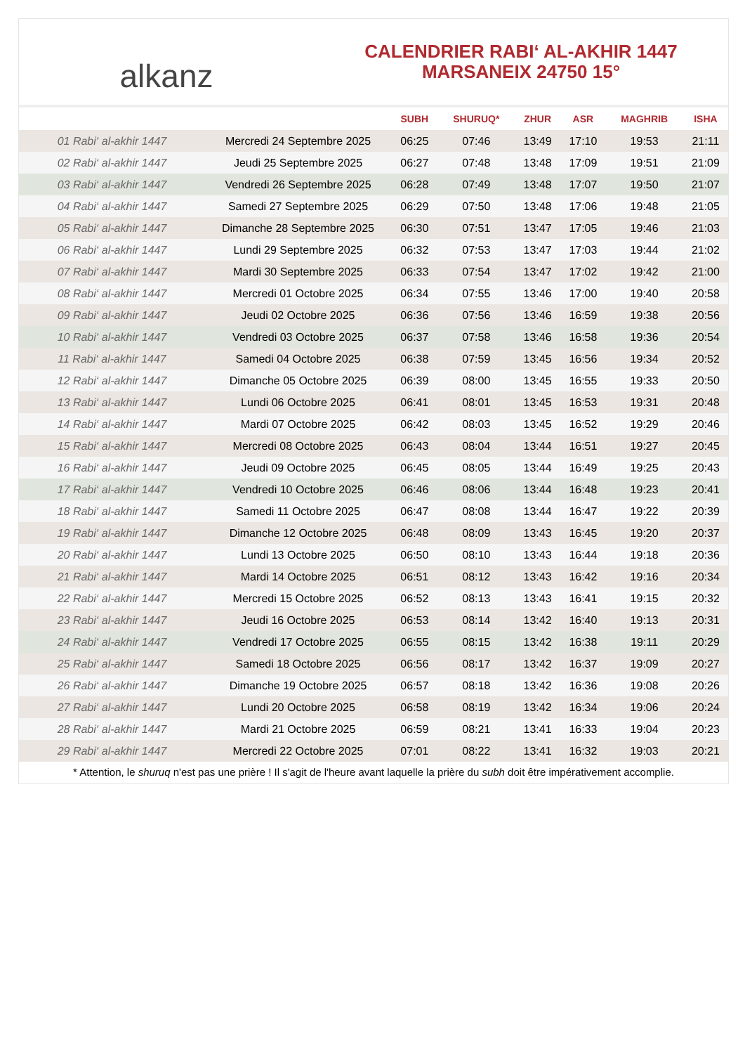alkanz
CALENDRIER RABI‘ AL-AKHIR 1447
MARSANEIX 24750 15°
| | | SUBH | SHURUQ* | ZHUR | ASR | MAGHRIB | ISHA |
| --- | --- | --- | --- | --- | --- | --- | --- |
| 01 Rabi‘ al-akhir 1447 | Mercredi 24 Septembre 2025 | 06:25 | 07:46 | 13:49 | 17:10 | 19:53 | 21:11 |
| 02 Rabi‘ al-akhir 1447 | Jeudi 25 Septembre 2025 | 06:27 | 07:48 | 13:48 | 17:09 | 19:51 | 21:09 |
| 03 Rabi‘ al-akhir 1447 | Vendredi 26 Septembre 2025 | 06:28 | 07:49 | 13:48 | 17:07 | 19:50 | 21:07 |
| 04 Rabi‘ al-akhir 1447 | Samedi 27 Septembre 2025 | 06:29 | 07:50 | 13:48 | 17:06 | 19:48 | 21:05 |
| 05 Rabi‘ al-akhir 1447 | Dimanche 28 Septembre 2025 | 06:30 | 07:51 | 13:47 | 17:05 | 19:46 | 21:03 |
| 06 Rabi‘ al-akhir 1447 | Lundi 29 Septembre 2025 | 06:32 | 07:53 | 13:47 | 17:03 | 19:44 | 21:02 |
| 07 Rabi‘ al-akhir 1447 | Mardi 30 Septembre 2025 | 06:33 | 07:54 | 13:47 | 17:02 | 19:42 | 21:00 |
| 08 Rabi‘ al-akhir 1447 | Mercredi 01 Octobre 2025 | 06:34 | 07:55 | 13:46 | 17:00 | 19:40 | 20:58 |
| 09 Rabi‘ al-akhir 1447 | Jeudi 02 Octobre 2025 | 06:36 | 07:56 | 13:46 | 16:59 | 19:38 | 20:56 |
| 10 Rabi‘ al-akhir 1447 | Vendredi 03 Octobre 2025 | 06:37 | 07:58 | 13:46 | 16:58 | 19:36 | 20:54 |
| 11 Rabi‘ al-akhir 1447 | Samedi 04 Octobre 2025 | 06:38 | 07:59 | 13:45 | 16:56 | 19:34 | 20:52 |
| 12 Rabi‘ al-akhir 1447 | Dimanche 05 Octobre 2025 | 06:39 | 08:00 | 13:45 | 16:55 | 19:33 | 20:50 |
| 13 Rabi‘ al-akhir 1447 | Lundi 06 Octobre 2025 | 06:41 | 08:01 | 13:45 | 16:53 | 19:31 | 20:48 |
| 14 Rabi‘ al-akhir 1447 | Mardi 07 Octobre 2025 | 06:42 | 08:03 | 13:45 | 16:52 | 19:29 | 20:46 |
| 15 Rabi‘ al-akhir 1447 | Mercredi 08 Octobre 2025 | 06:43 | 08:04 | 13:44 | 16:51 | 19:27 | 20:45 |
| 16 Rabi‘ al-akhir 1447 | Jeudi 09 Octobre 2025 | 06:45 | 08:05 | 13:44 | 16:49 | 19:25 | 20:43 |
| 17 Rabi‘ al-akhir 1447 | Vendredi 10 Octobre 2025 | 06:46 | 08:06 | 13:44 | 16:48 | 19:23 | 20:41 |
| 18 Rabi‘ al-akhir 1447 | Samedi 11 Octobre 2025 | 06:47 | 08:08 | 13:44 | 16:47 | 19:22 | 20:39 |
| 19 Rabi‘ al-akhir 1447 | Dimanche 12 Octobre 2025 | 06:48 | 08:09 | 13:43 | 16:45 | 19:20 | 20:37 |
| 20 Rabi‘ al-akhir 1447 | Lundi 13 Octobre 2025 | 06:50 | 08:10 | 13:43 | 16:44 | 19:18 | 20:36 |
| 21 Rabi‘ al-akhir 1447 | Mardi 14 Octobre 2025 | 06:51 | 08:12 | 13:43 | 16:42 | 19:16 | 20:34 |
| 22 Rabi‘ al-akhir 1447 | Mercredi 15 Octobre 2025 | 06:52 | 08:13 | 13:43 | 16:41 | 19:15 | 20:32 |
| 23 Rabi‘ al-akhir 1447 | Jeudi 16 Octobre 2025 | 06:53 | 08:14 | 13:42 | 16:40 | 19:13 | 20:31 |
| 24 Rabi‘ al-akhir 1447 | Vendredi 17 Octobre 2025 | 06:55 | 08:15 | 13:42 | 16:38 | 19:11 | 20:29 |
| 25 Rabi‘ al-akhir 1447 | Samedi 18 Octobre 2025 | 06:56 | 08:17 | 13:42 | 16:37 | 19:09 | 20:27 |
| 26 Rabi‘ al-akhir 1447 | Dimanche 19 Octobre 2025 | 06:57 | 08:18 | 13:42 | 16:36 | 19:08 | 20:26 |
| 27 Rabi‘ al-akhir 1447 | Lundi 20 Octobre 2025 | 06:58 | 08:19 | 13:42 | 16:34 | 19:06 | 20:24 |
| 28 Rabi‘ al-akhir 1447 | Mardi 21 Octobre 2025 | 06:59 | 08:21 | 13:41 | 16:33 | 19:04 | 20:23 |
| 29 Rabi‘ al-akhir 1447 | Mercredi 22 Octobre 2025 | 07:01 | 08:22 | 13:41 | 16:32 | 19:03 | 20:21 |
* Attention, le shuruq n'est pas une prière ! Il s'agit de l'heure avant laquelle la prière du subh doit être impérativement accomplie.